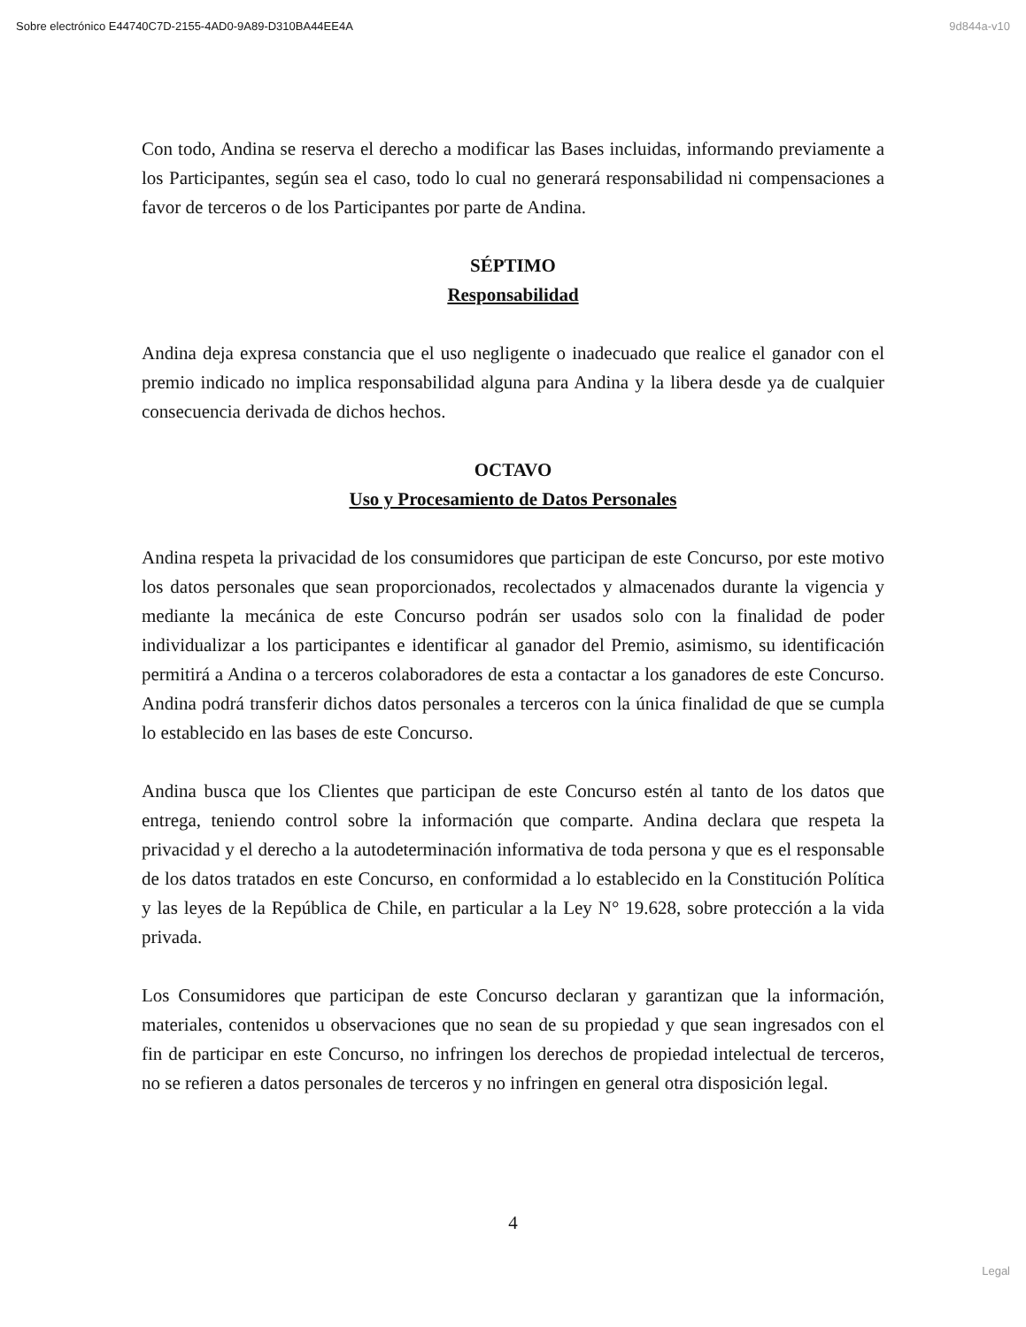Sobre electrónico E44740C7D-2155-4AD0-9A89-D310BA44EE4A 9d844a-v10
Con todo, Andina se reserva el derecho a modificar las Bases incluidas, informando previamente a los Participantes, según sea el caso, todo lo cual no generará responsabilidad ni compensaciones a favor de terceros o de los Participantes por parte de Andina.
SÉPTIMO
Responsabilidad
Andina deja expresa constancia que el uso negligente o inadecuado que realice el ganador con el premio indicado no implica responsabilidad alguna para Andina y la libera desde ya de cualquier consecuencia derivada de dichos hechos.
OCTAVO
Uso y Procesamiento de Datos Personales
Andina respeta la privacidad de los consumidores que participan de este Concurso, por este motivo los datos personales que sean proporcionados, recolectados y almacenados durante la vigencia y mediante la mecánica de este Concurso podrán ser usados solo con la finalidad de poder individualizar a los participantes e identificar al ganador del Premio, asimismo, su identificación permitirá a Andina o a terceros colaboradores de esta a contactar a los ganadores de este Concurso. Andina podrá transferir dichos datos personales a terceros con la única finalidad de que se cumpla lo establecido en las bases de este Concurso.
Andina busca que los Clientes que participan de este Concurso estén al tanto de los datos que entrega, teniendo control sobre la información que comparte. Andina declara que respeta la privacidad y el derecho a la autodeterminación informativa de toda persona y que es el responsable de los datos tratados en este Concurso, en conformidad a lo establecido en la Constitución Política y las leyes de la República de Chile, en particular a la Ley N° 19.628, sobre protección a la vida privada.
Los Consumidores que participan de este Concurso declaran y garantizan que la información, materiales, contenidos u observaciones que no sean de su propiedad y que sean ingresados con el fin de participar en este Concurso, no infringen los derechos de propiedad intelectual de terceros, no se refieren a datos personales de terceros y no infringen en general otra disposición legal.
4
Legal